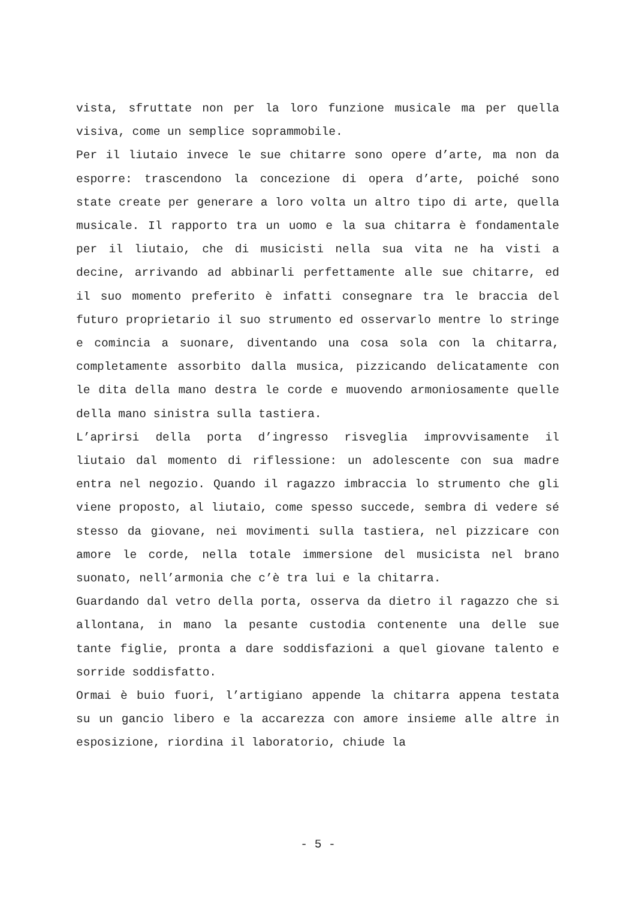vista, sfruttate non per la loro funzione musicale ma per quella visiva, come un semplice soprammobile.
Per il liutaio invece le sue chitarre sono opere d’arte, ma non da esporre: trascendono la concezione di opera d’arte, poiché sono state create per generare a loro volta un altro tipo di arte, quella musicale. Il rapporto tra un uomo e la sua chitarra è fondamentale per il liutaio, che di musicisti nella sua vita ne ha visti a decine, arrivando ad abbinarli perfettamente alle sue chitarre, ed il suo momento preferito è infatti consegnare tra le braccia del futuro proprietario il suo strumento ed osservarlo mentre lo stringe e comincia a suonare, diventando una cosa sola con la chitarra, completamente assorbito dalla musica, pizzicando delicatamente con le dita della mano destra le corde e muovendo armoniosamente quelle della mano sinistra sulla tastiera.
L’aprirsi della porta d’ingresso risveglia improvvisamente il liutaio dal momento di riflessione: un adolescente con sua madre entra nel negozio. Quando il ragazzo imbraccia lo strumento che gli viene proposto, al liutaio, come spesso succede, sembra di vedere sé stesso da giovane, nei movimenti sulla tastiera, nel pizzicare con amore le corde, nella totale immersione del musicista nel brano suonato, nell’armonia che c’è tra lui e la chitarra.
Guardando dal vetro della porta, osserva da dietro il ragazzo che si allontana, in mano la pesante custodia contenente una delle sue tante figlie, pronta a dare soddisfazioni a quel giovane talento e sorride soddisfatto.
Ormai è buio fuori, l’artigiano appende la chitarra appena testata su un gancio libero e la accarezza con amore insieme alle altre in esposizione, riordina il laboratorio, chiude la
- 5 -